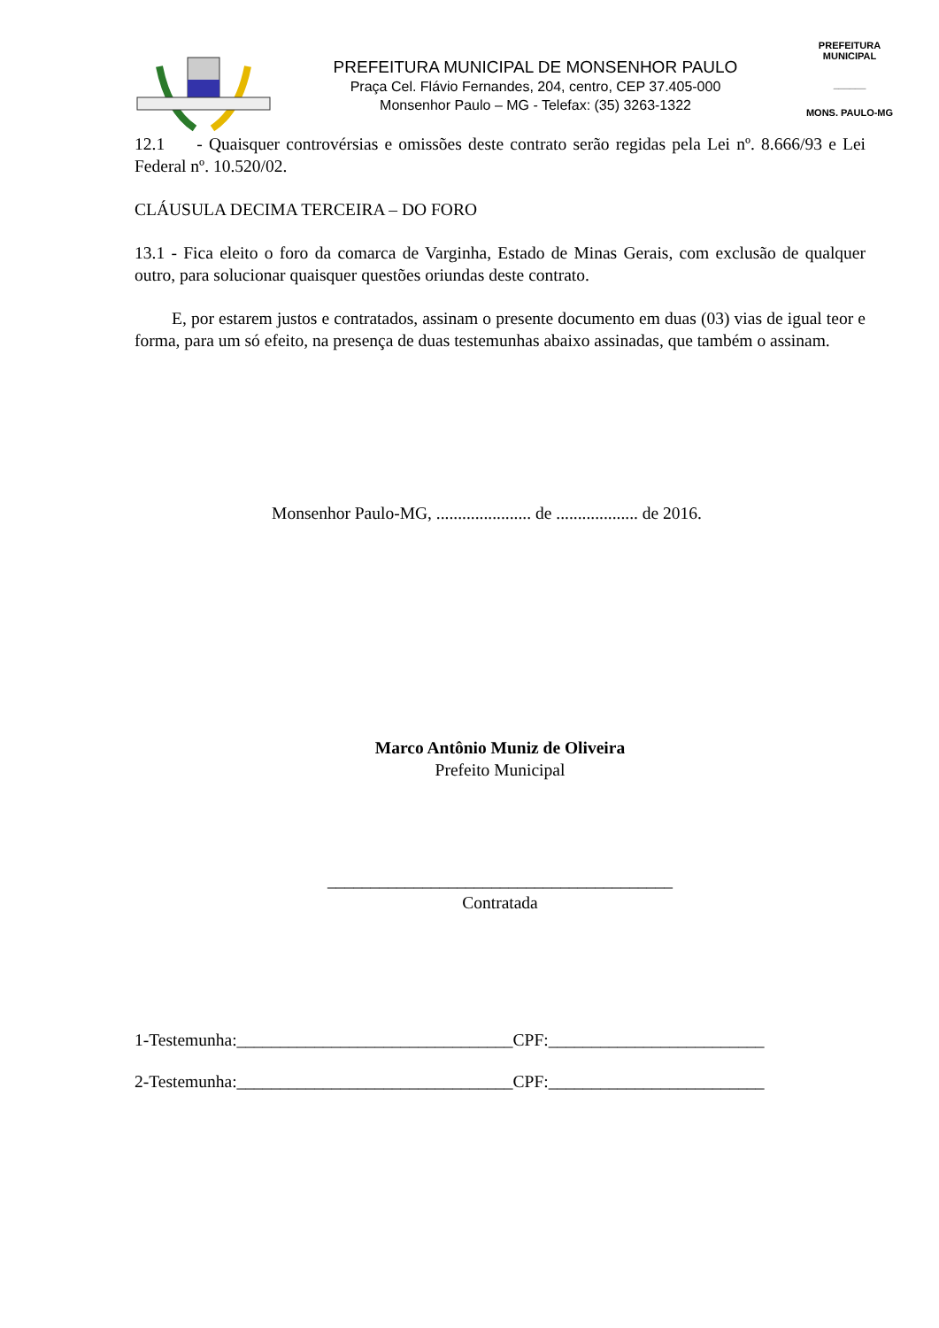PREFEITURA MUNICIPAL DE MONSENHOR PAULO
Praça Cel. Flávio Fernandes, 204, centro, CEP 37.405-000
Monsenhor Paulo – MG - Telefax: (35) 3263-1322
PREFEITURA MUNICIPAL
______
MONS. PAULO-MG
12.1 - Quaisquer controvérsias e omissões deste contrato serão regidas pela Lei nº. 8.666/93 e Lei Federal nº. 10.520/02.
CLÁUSULA DECIMA TERCEIRA – DO FORO
13.1 - Fica eleito o foro da comarca de Varginha, Estado de Minas Gerais, com exclusão de qualquer outro, para solucionar quaisquer questões oriundas deste contrato.
E, por estarem justos e contratados, assinam o presente documento em duas (03) vias de igual teor e forma, para um só efeito, na presença de duas testemunhas abaixo assinadas, que também o assinam.
Monsenhor Paulo-MG, ...................... de ................... de 2016.
Marco Antônio Muniz de Oliveira
Prefeito Municipal
________________________________________
Contratada
1-Testemunha:________________________________CPF:_________________________
2-Testemunha:________________________________CPF:_________________________